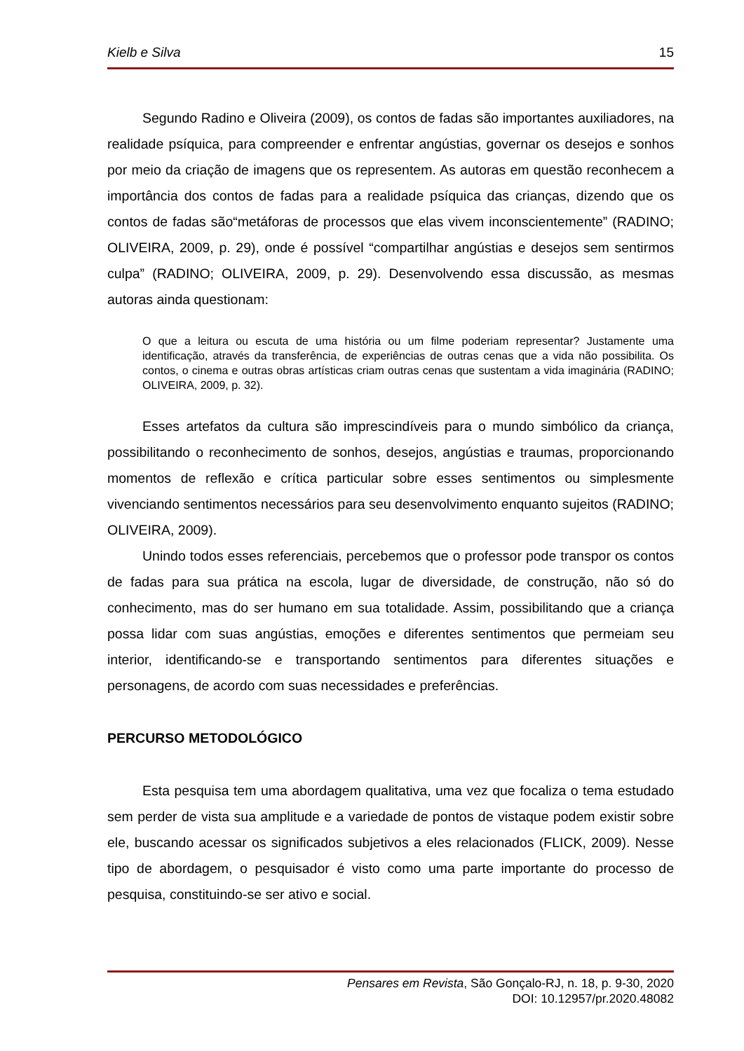Kielb e Silva 15
Segundo Radino e Oliveira (2009), os contos de fadas são importantes auxiliadores, na realidade psíquica, para compreender e enfrentar angústias, governar os desejos e sonhos por meio da criação de imagens que os representem. As autoras em questão reconhecem a importância dos contos de fadas para a realidade psíquica das crianças, dizendo que os contos de fadas são“metáforas de processos que elas vivem inconscientemente” (RADINO; OLIVEIRA, 2009, p. 29), onde é possível “compartilhar angústias e desejos sem sentirmos culpa” (RADINO; OLIVEIRA, 2009, p. 29). Desenvolvendo essa discussão, as mesmas autoras ainda questionam:
O que a leitura ou escuta de uma história ou um filme poderiam representar? Justamente uma identificação, através da transferência, de experiências de outras cenas que a vida não possibilita. Os contos, o cinema e outras obras artísticas criam outras cenas que sustentam a vida imaginária (RADINO; OLIVEIRA, 2009, p. 32).
Esses artefatos da cultura são imprescindíveis para o mundo simbólico da criança, possibilitando o reconhecimento de sonhos, desejos, angústias e traumas, proporcionando momentos de reflexão e crítica particular sobre esses sentimentos ou simplesmente vivenciando sentimentos necessários para seu desenvolvimento enquanto sujeitos (RADINO; OLIVEIRA, 2009).
Unindo todos esses referenciais, percebemos que o professor pode transpor os contos de fadas para sua prática na escola, lugar de diversidade, de construção, não só do conhecimento, mas do ser humano em sua totalidade. Assim, possibilitando que a criança possa lidar com suas angústias, emoções e diferentes sentimentos que permeiam seu interior, identificando-se e transportando sentimentos para diferentes situações e personagens, de acordo com suas necessidades e preferências.
PERCURSO METODOLÓGICO
Esta pesquisa tem uma abordagem qualitativa, uma vez que focaliza o tema estudado sem perder de vista sua amplitude e a variedade de pontos de vistaque podem existir sobre ele, buscando acessar os significados subjetivos a eles relacionados (FLICK, 2009). Nesse tipo de abordagem, o pesquisador é visto como uma parte importante do processo de pesquisa, constituindo-se ser ativo e social.
Pensares em Revista, São Gonçalo-RJ, n. 18, p. 9-30, 2020
DOI: 10.12957/pr.2020.48082